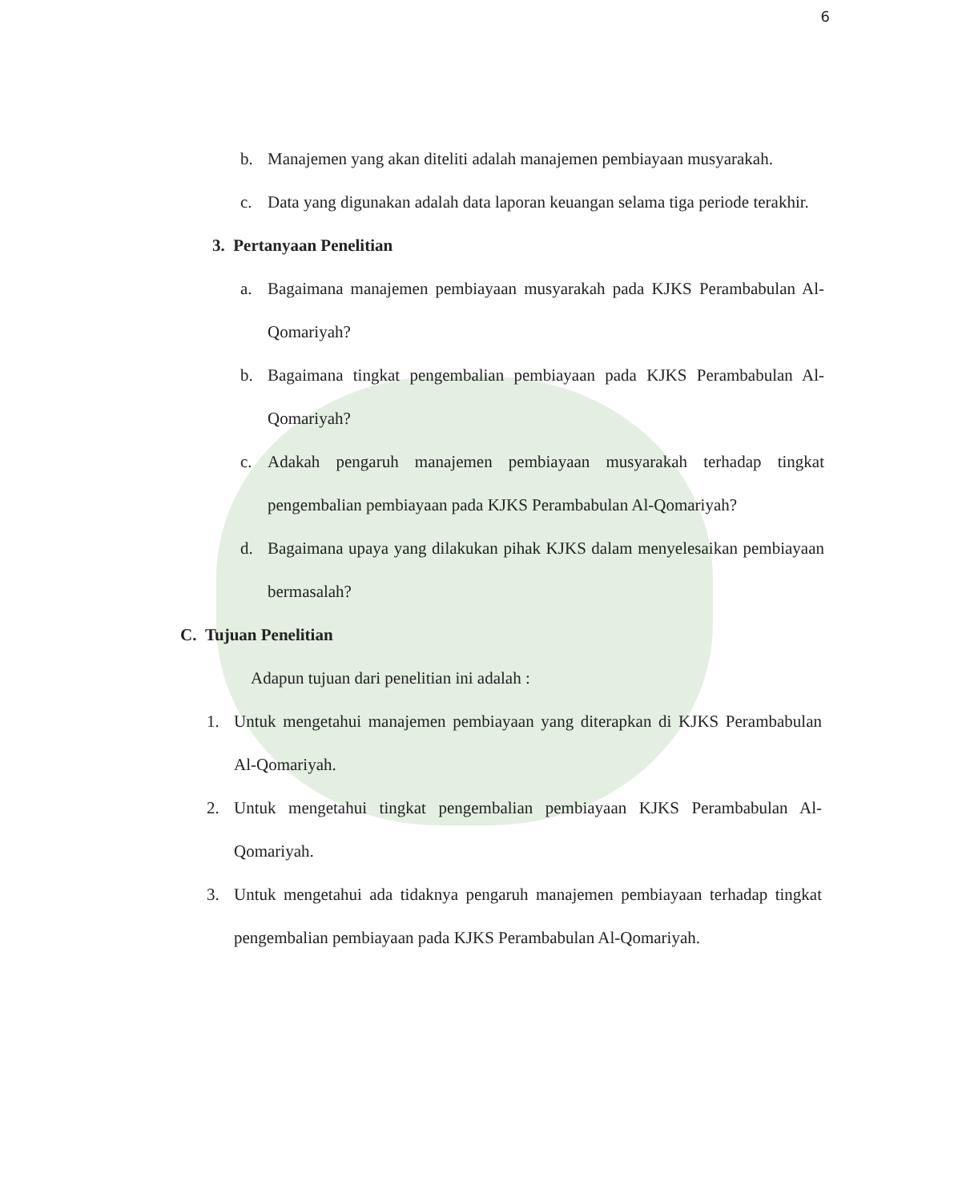6
b. Manajemen yang akan diteliti adalah manajemen pembiayaan musyarakah.
c. Data yang digunakan adalah data laporan keuangan selama tiga periode terakhir.
3. Pertanyaan Penelitian
a. Bagaimana manajemen pembiayaan musyarakah pada KJKS Perambabulan Al-Qomariyah?
b. Bagaimana tingkat pengembalian pembiayaan pada KJKS Perambabulan Al-Qomariyah?
c. Adakah pengaruh manajemen pembiayaan musyarakah terhadap tingkat pengembalian pembiayaan pada KJKS Perambabulan Al-Qomariyah?
d. Bagaimana upaya yang dilakukan pihak KJKS dalam menyelesaikan pembiayaan bermasalah?
C. Tujuan Penelitian
Adapun tujuan dari penelitian ini adalah :
1. Untuk mengetahui manajemen pembiayaan yang diterapkan di KJKS Perambabulan Al-Qomariyah.
2. Untuk mengetahui tingkat pengembalian pembiayaan KJKS Perambabulan Al-Qomariyah.
3. Untuk mengetahui ada tidaknya pengaruh manajemen pembiayaan terhadap tingkat pengembalian pembiayaan pada KJKS Perambabulan Al-Qomariyah.